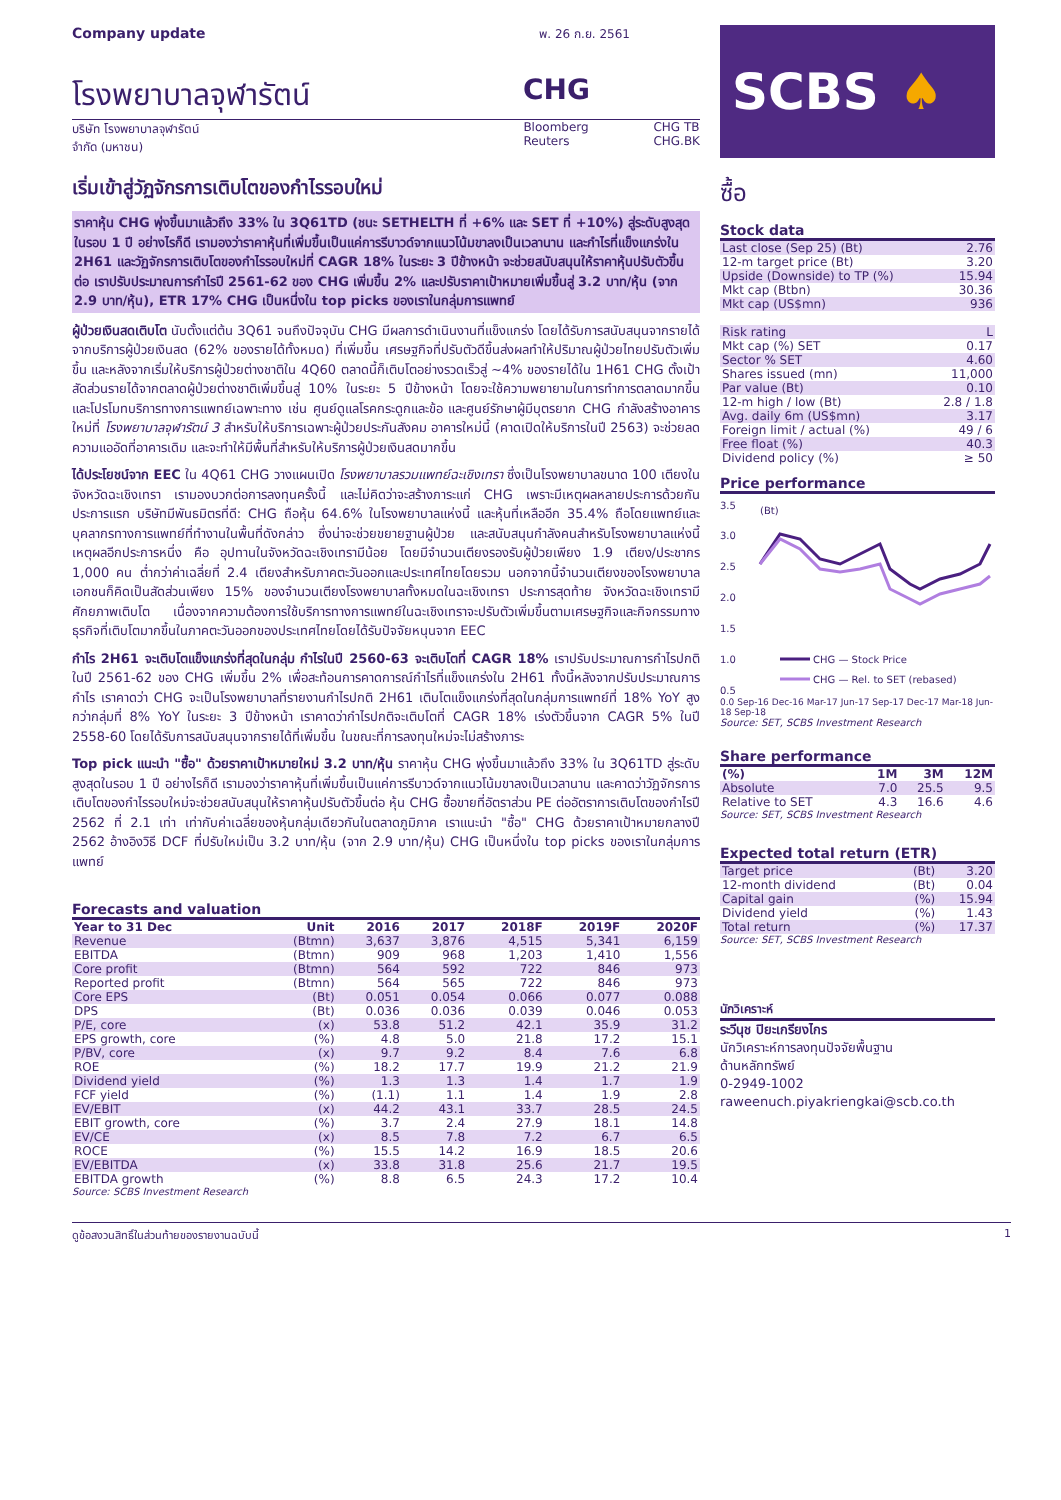Company update พ. 26 ก.ย. 2561
โรงพยาบาลจุฬารัตน์ CHG
บริษัท โรงพยาบาลจุฬารัตน์
จำกัด (มหาชน)
Bloomberg
Reuters
CHG TB
CHG.BK
เริ่มเข้าสู่วัฏจักรการเติบโตของกำไรรอบใหม่
ราคาหุ้น CHG พุ่งขึ้นมาแล้วถึง 33% ใน 3Q61TD (ชนะ SETHELTH ที่ +6% และ SET ที่ +10%) สู่ระดับสูงสุดในรอบ 1 ปี อย่างไรก็ดี เรามองว่าราคาหุ้นที่เพิ่มขึ้นเป็นแค่การรีบาวด์จากแนวโน้มขาลงเป็นเวลานาน และกำไรที่แข็งแกร่งใน 2H61 และวัฏจักรการเติบโตของกำไรรอบใหม่ที่ CAGR 18% ในระยะ 3 ปีข้างหน้า จะช่วยสนับสนุนให้ราคาหุ้นปรับตัวขึ้นต่อ เราปรับประมาณการกำไรปี 2561-62 ของ CHG เพิ่มขึ้น 2% และปรับราคาเป้าหมายเพิ่มขึ้นสู่ 3.2 บาท/หุ้น (จาก 2.9 บาท/หุ้น), ETR 17% CHG เป็นหนึ่งใน top picks ของเราในกลุ่มการแพทย์
ผู้ป่วยเงินสดเติบโต นับตั้งแต่ต้น 3Q61 จนถึงปัจจุบัน CHG มีผลการดำเนินงานที่แข็งแกร่ง โดยได้รับการสนับสนุนจากรายได้จากบริการผู้ป่วยเงินสด (62% ของรายได้ทั้งหมด) ที่เพิ่มขึ้น เศรษฐกิจที่ปรับตัวดีขึ้นส่งผลทำให้ปริมาณผู้ป่วยไทยปรับตัวเพิ่มขึ้น และหลังจากเริ่มให้บริการผู้ป่วยต่างชาติใน 4Q60 ตลาดนี้ก็เติบโตอย่างรวดเร็วสู่ ~4% ของรายได้ใน 1H61 CHG ตั้งเป้าสัดส่วนรายได้จากตลาดผู้ป่วยต่างชาติเพิ่มขึ้นสู่ 10% ในระยะ 5 ปีข้างหน้า โดยจะใช้ความพยายามในการทำการตลาดมากขึ้น และโปรโมทบริการทางการแพทย์เฉพาะทาง เช่น ศูนย์ดูแลโรคกระดูกและข้อ และศูนย์รักษาผู้มีบุตรยาก CHG กำลังสร้างอาคารใหม่ที่ โรงพยาบาลจุฬารัตน์ 3 สำหรับให้บริการเฉพาะผู้ป่วยประกันสังคม อาคารใหม่นี้ (คาดเปิดให้บริการในปี 2563) จะช่วยลดความแออัดที่อาคารเดิม และจะทำให้มีพื้นที่สำหรับให้บริการผู้ป่วยเงินสดมากขึ้น
ได้ประโยชน์จาก EEC ใน 4Q61 CHG วางแผนเปิด โรงพยาบาลรวมแพทย์ฉะเชิงเทรา ซึ่งเป็นโรงพยาบาลขนาด 100 เตียงในจังหวัดฉะเชิงเทรา เรามองบวกต่อการลงทุนครั้งนี้ และไม่คิดว่าจะสร้างภาระแก่ CHG เพราะมีเหตุผลหลายประการด้วยกัน ประการแรก บริษัทมีพันธมิตรที่ดี: CHG ถือหุ้น 64.6% ในโรงพยาบาลแห่งนี้ และหุ้นที่เหลืออีก 35.4% ถือโดยแพทย์และบุคลากรทางการแพทย์ที่ทำงานในพื้นที่ดังกล่าว ซึ่งน่าจะช่วยขยายฐานผู้ป่วย และสนับสนุนกำลังคนสำหรับโรงพยาบาลแห่งนี้ เหตุผลอีกประการหนึ่ง คือ อุปทานในจังหวัดฉะเชิงเทรามีน้อย โดยมีจำนวนเตียงรองรับผู้ป่วยเพียง 1.9 เตียง/ประชากร 1,000 คน ต่ำกว่าค่าเฉลี่ยที่ 2.4 เตียงสำหรับภาคตะวันออกและประเทศไทยโดยรวม นอกจากนี้จำนวนเตียงของโรงพยาบาลเอกชนก็คิดเป็นสัดส่วนเพียง 15% ของจำนวนเตียงโรงพยาบาลทั้งหมดในฉะเชิงเทรา ประการสุดท้าย จังหวัดฉะเชิงเทรามีศักยภาพเติบโต เนื่องจากความต้องการใช้บริการทางการแพทย์ในฉะเชิงเทราจะปรับตัวเพิ่มขึ้นตามเศรษฐกิจและกิจกรรมทางธุรกิจที่เติบโตมากขึ้นในภาคตะวันออกของประเทศไทยโดยได้รับปัจจัยหนุนจาก EEC
กำไร 2H61 จะเติบโตแข็งแกร่งที่สุดในกลุ่ม กำไรในปี 2560-63 จะเติบโตที่ CAGR 18% เราปรับประมาณการกำไรปกติในปี 2561-62 ของ CHG เพิ่มขึ้น 2% เพื่อสะท้อนการคาดการณ์กำไรที่แข็งแกร่งใน 2H61 ทั้งนี้หลังจากปรับประมาณการกำไร เราคาดว่า CHG จะเป็นโรงพยาบาลที่รายงานกำไรปกติ 2H61 เติบโตแข็งแกร่งที่สุดในกลุ่มการแพทย์ที่ 18% YoY สูงกว่ากลุ่มที่ 8% YoY ในระยะ 3 ปีข้างหน้า เราคาดว่ากำไรปกติจะเติบโตที่ CAGR 18% เร่งตัวขึ้นจาก CAGR 5% ในปี 2558-60 โดยได้รับการสนับสนุนจากรายได้ที่เพิ่มขึ้น ในขณะที่การลงทุนใหม่จะไม่สร้างภาระ
Top pick แนะนำ "ซื้อ" ด้วยราคาเป้าหมายใหม่ 3.2 บาท/หุ้น ราคาหุ้น CHG พุ่งขึ้นมาแล้วถึง 33% ใน 3Q61TD สู่ระดับสูงสุดในรอบ 1 ปี อย่างไรก็ดี เรามองว่าราคาหุ้นที่เพิ่มขึ้นเป็นแค่การรีบาวด์จากแนวโน้มขาลงเป็นเวลานาน และคาดว่าวัฏจักรการเติบโตของกำไรรอบใหม่จะช่วยสนับสนุนให้ราคาหุ้นปรับตัวขึ้นต่อ หุ้น CHG ซื้อขายที่อัตราส่วน PE ต่ออัตราการเติบโตของกำไรปี 2562 ที่ 2.1 เท่า เท่ากับค่าเฉลี่ยของหุ้นกลุ่มเดียวกันในตลาดภูมิภาค เราแนะนำ "ซื้อ" CHG ด้วยราคาเป้าหมายกลางปี 2562 อ้างอิงวิธี DCF ที่ปรับใหม่เป็น 3.2 บาท/หุ้น (จาก 2.9 บาท/หุ้น) CHG เป็นหนึ่งใน top picks ของเราในกลุ่มการแพทย์
Forecasts and valuation
| Year to 31 Dec | Unit | 2016 | 2017 | 2018F | 2019F | 2020F |
| --- | --- | --- | --- | --- | --- | --- |
| Revenue | (Btmn) | 3,637 | 3,876 | 4,515 | 5,341 | 6,159 |
| EBITDA | (Btmn) | 909 | 968 | 1,203 | 1,410 | 1,556 |
| Core profit | (Btmn) | 564 | 592 | 722 | 846 | 973 |
| Reported profit | (Btmn) | 564 | 565 | 722 | 846 | 973 |
| Core EPS | (Bt) | 0.051 | 0.054 | 0.066 | 0.077 | 0.088 |
| DPS | (Bt) | 0.036 | 0.036 | 0.039 | 0.046 | 0.053 |
| P/E, core | (x) | 53.8 | 51.2 | 42.1 | 35.9 | 31.2 |
| EPS growth, core | (%) | 4.8 | 5.0 | 21.8 | 17.2 | 15.1 |
| P/BV, core | (x) | 9.7 | 9.2 | 8.4 | 7.6 | 6.8 |
| ROE | (%) | 18.2 | 17.7 | 19.9 | 21.2 | 21.9 |
| Dividend yield | (%) | 1.3 | 1.3 | 1.4 | 1.7 | 1.9 |
| FCF yield | (%) | (1.1) | 1.1 | 1.4 | 1.9 | 2.8 |
| EV/EBIT | (x) | 44.2 | 43.1 | 33.7 | 28.5 | 24.5 |
| EBIT growth, core | (%) | 3.7 | 2.4 | 27.9 | 18.1 | 14.8 |
| EV/CE | (x) | 8.5 | 7.8 | 7.2 | 6.7 | 6.5 |
| ROCE | (%) | 15.5 | 14.2 | 16.9 | 18.5 | 20.6 |
| EV/EBITDA | (x) | 33.8 | 31.8 | 25.6 | 21.7 | 19.5 |
| EBITDA growth | (%) | 8.8 | 6.5 | 24.3 | 17.2 | 10.4 |
Source: SCBS Investment Research
SCBS ♠
ซื้อ
Stock data
| Last close (Sep 25) (Bt) | 2.76 |
| 12-m target price (Bt) | 3.20 |
| Upside (Downside) to TP (%) | 15.94 |
| Mkt cap (Btbn) | 30.36 |
| Mkt cap (US$mn) | 936 |
| Risk rating | L |
| Mkt cap (%) SET | 0.17 |
| Sector % SET | 4.60 |
| Shares issued (mn) | 11,000 |
| Par value (Bt) | 0.10 |
| 12-m high / low (Bt) | 2.8 / 1.8 |
| Avg. daily 6m (US$mn) | 3.17 |
| Foreign limit / actual (%) | 49 / 6 |
| Free float (%) | 40.3 |
| Dividend policy (%) | ≥ 50 |
Price performance
3.5
3.0
2.5
2.0
1.5
1.0
0.5
(Bt)
CHG — Stock Price
CHG — Rel. to SET (rebased)
0.0 Sep-16 Dec-16 Mar-17 Jun-17 Sep-17 Dec-17 Mar-18 Jun-18 Sep-18
Source: SET, SCBS Investment Research
Share performance
| (%) | 1M | 3M | 12M |
| --- | --- | --- | --- |
| Absolute | 7.0 | 25.5 | 9.5 |
| Relative to SET | 4.3 | 16.6 | 4.6 |
Source: SET, SCBS Investment Research
Expected total return (ETR)
| Target price | (Bt) | 3.20 |
| 12-month dividend | (Bt) | 0.04 |
| Capital gain | (%) | 15.94 |
| Dividend yield | (%) | 1.43 |
| Total return | (%) | 17.37 |
Source: SET, SCBS Investment Research
นักวิเคราะห์
ระวีนุช ปิยะเกรียงไกร
นักวิเคราะห์การลงทุนปัจจัยพื้นฐาน
ด้านหลักทรัพย์
0-2949-1002
raweenuch.piyakriengkai@scb.co.th
ดูข้อสงวนสิทธิ์ในส่วนท้ายของรายงานฉบับนี้ 1